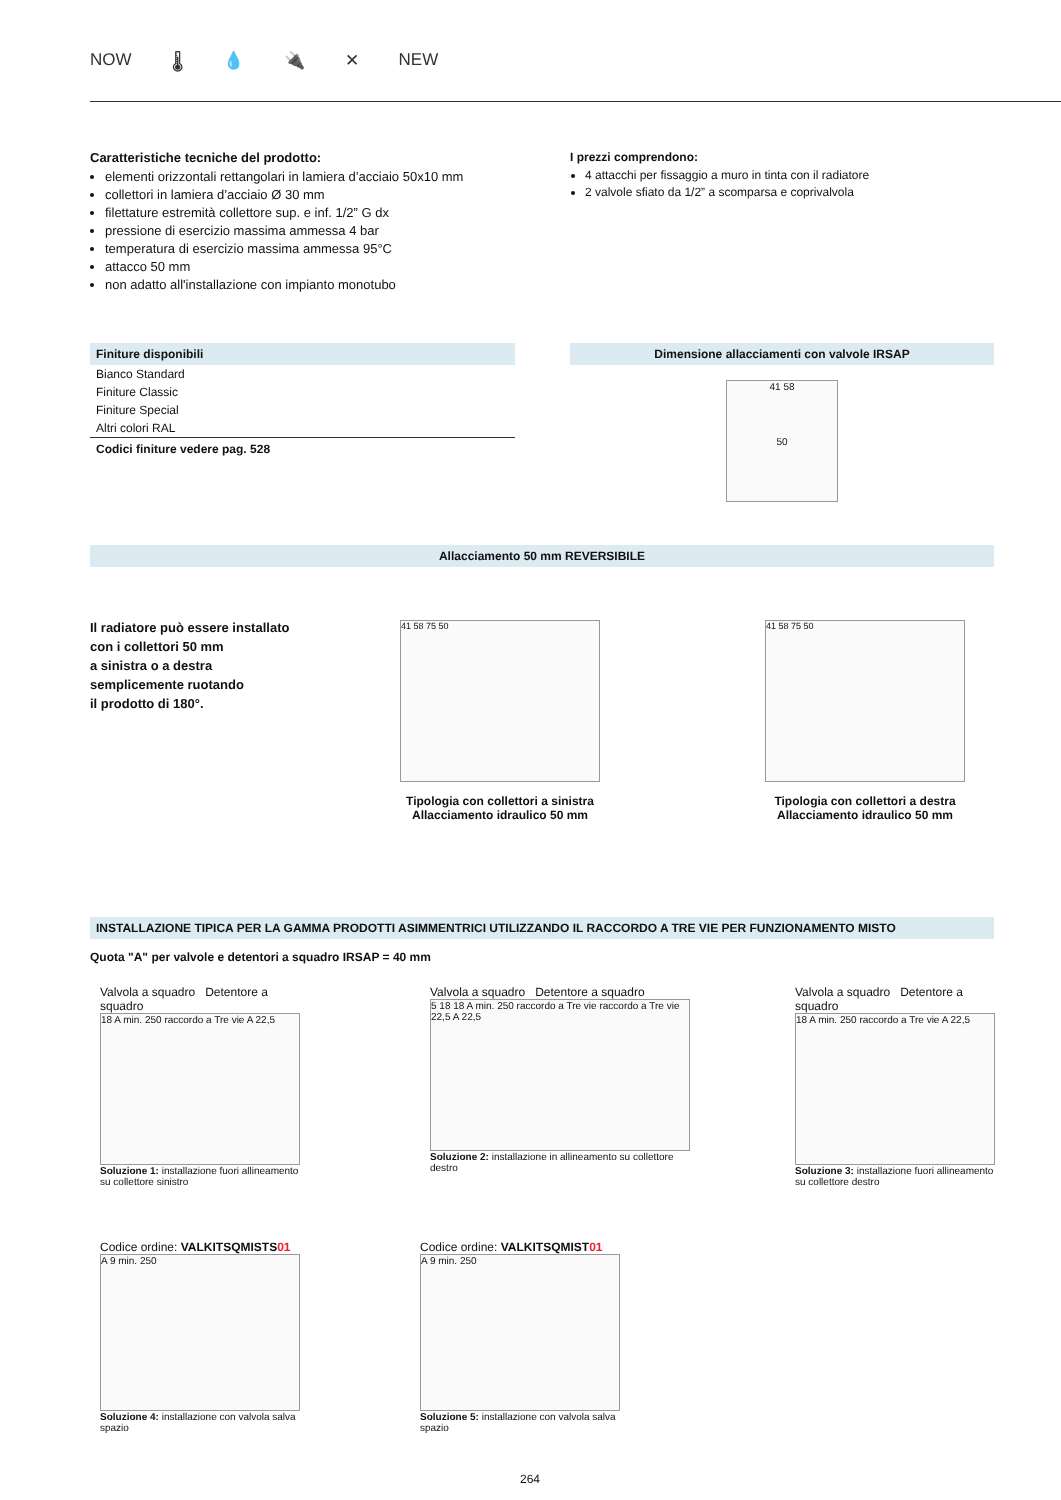NOW 🌡 💧 🔌 ✕ NEW
Caratteristiche tecniche del prodotto:
elementi orizzontali rettangolari in lamiera d’acciaio 50x10 mm
collettori in lamiera d’acciaio Ø 30 mm
filettature estremità collettore sup. e inf. 1/2” G dx
pressione di esercizio massima ammessa 4 bar
temperatura di esercizio massima ammessa 95°C
attacco 50 mm
non adatto all'installazione con impianto monotubo
I prezzi comprendono:
4 attacchi per fissaggio a muro in tinta con il radiatore
2 valvole sfiato da 1/2” a scomparsa e coprivalvola
| Finiture disponibili |
| --- |
| Bianco Standard |
| Finiture Classic |
| Finiture Special |
| Altri colori RAL |
| Codici finiture vedere pag. 528 |
Dimensione allacciamenti con valvole IRSAP
41 58
50
Allacciamento 50 mm REVERSIBILE
Il radiatore può essere installato
con i collettori 50 mm
a sinistra o a destra
semplicemente ruotando
il prodotto di 180°.
41 58 75 50
Tipologia con collettori a sinistra
Allacciamento idraulico 50 mm
41 58 75 50
Tipologia con collettori a destra
Allacciamento idraulico 50 mm
INSTALLAZIONE TIPICA PER LA GAMMA PRODOTTI ASIMMENTRICI UTILIZZANDO IL RACCORDO A TRE VIE PER FUNZIONAMENTO MISTO
Quota "A" per valvole e detentori a squadro IRSAP = 40 mm
Valvola a squadro Detentore a squadro
18 A min. 250 raccordo a Tre vie A 22,5
Soluzione 1: installazione fuori allineamento su collettore sinistro
Valvola a squadro Detentore a squadro
5 18 18 A min. 250 raccordo a Tre vie raccordo a Tre vie 22,5 A 22,5
Soluzione 2: installazione in allineamento su collettore destro
Valvola a squadro Detentore a squadro
18 A min. 250 raccordo a Tre vie A 22,5
Soluzione 3: installazione fuori allineamento su collettore destro
Codice ordine: VALKITSQMISTS01
A 9 min. 250
Soluzione 4: installazione con valvola salva spazio
Codice ordine: VALKITSQMIST01
A 9 min. 250
Soluzione 5: installazione con valvola salva spazio
264